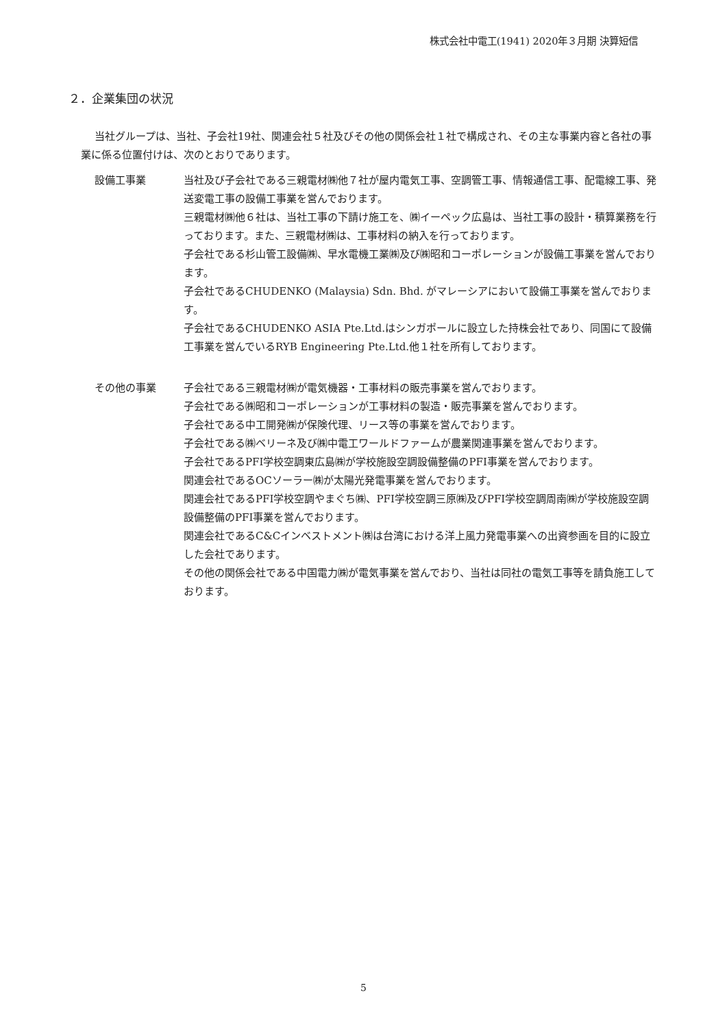株式会社中電工(1941) 2020年３月期 決算短信
２．企業集団の状況
当社グループは、当社、子会社19社、関連会社５社及びその他の関係会社１社で構成され、その主な事業内容と各社の事業に係る位置付けは、次のとおりであります。
設備工事業 当社及び子会社である三親電材㈱他７社が屋内電気工事、空調管工事、情報通信工事、配電線工事、発送変電工事の設備工事業を営んでおります。
三親電材㈱他６社は、当社工事の下請け施工を、㈱イーペック広島は、当社工事の設計・積算業務を行っております。また、三親電材㈱は、工事材料の納入を行っております。
子会社である杉山管工設備㈱、早水電機工業㈱及び㈱昭和コーポレーションが設備工事業を営んでおります。
子会社であるCHUDENKO (Malaysia) Sdn. Bhd. がマレーシアにおいて設備工事業を営んでおります。
子会社であるCHUDENKO ASIA Pte.Ltd.はシンガポールに設立した持株会社であり、同国にて設備工事業を営んでいるRYB Engineering Pte.Ltd.他１社を所有しております。
その他の事業 子会社である三親電材㈱が電気機器・工事材料の販売事業を営んでおります。
子会社である㈱昭和コーポレーションが工事材料の製造・販売事業を営んでおります。
子会社である中工開発㈱が保険代理、リース等の事業を営んでおります。
子会社である㈱ベリーネ及び㈱中電工ワールドファームが農業関連事業を営んでおります。
子会社であるPFI学校空調東広島㈱が学校施設空調設備整備のPFI事業を営んでおります。
関連会社であるOCソーラー㈱が太陽光発電事業を営んでおります。
関連会社であるPFI学校空調やまぐち㈱、PFI学校空調三原㈱及びPFI学校空調周南㈱が学校施設空調設備整備のPFI事業を営んでおります。
関連会社であるC&Cインベストメント㈱は台湾における洋上風力発電事業への出資参画を目的に設立した会社であります。
その他の関係会社である中国電力㈱が電気事業を営んでおり、当社は同社の電気工事等を請負施工しております。
5